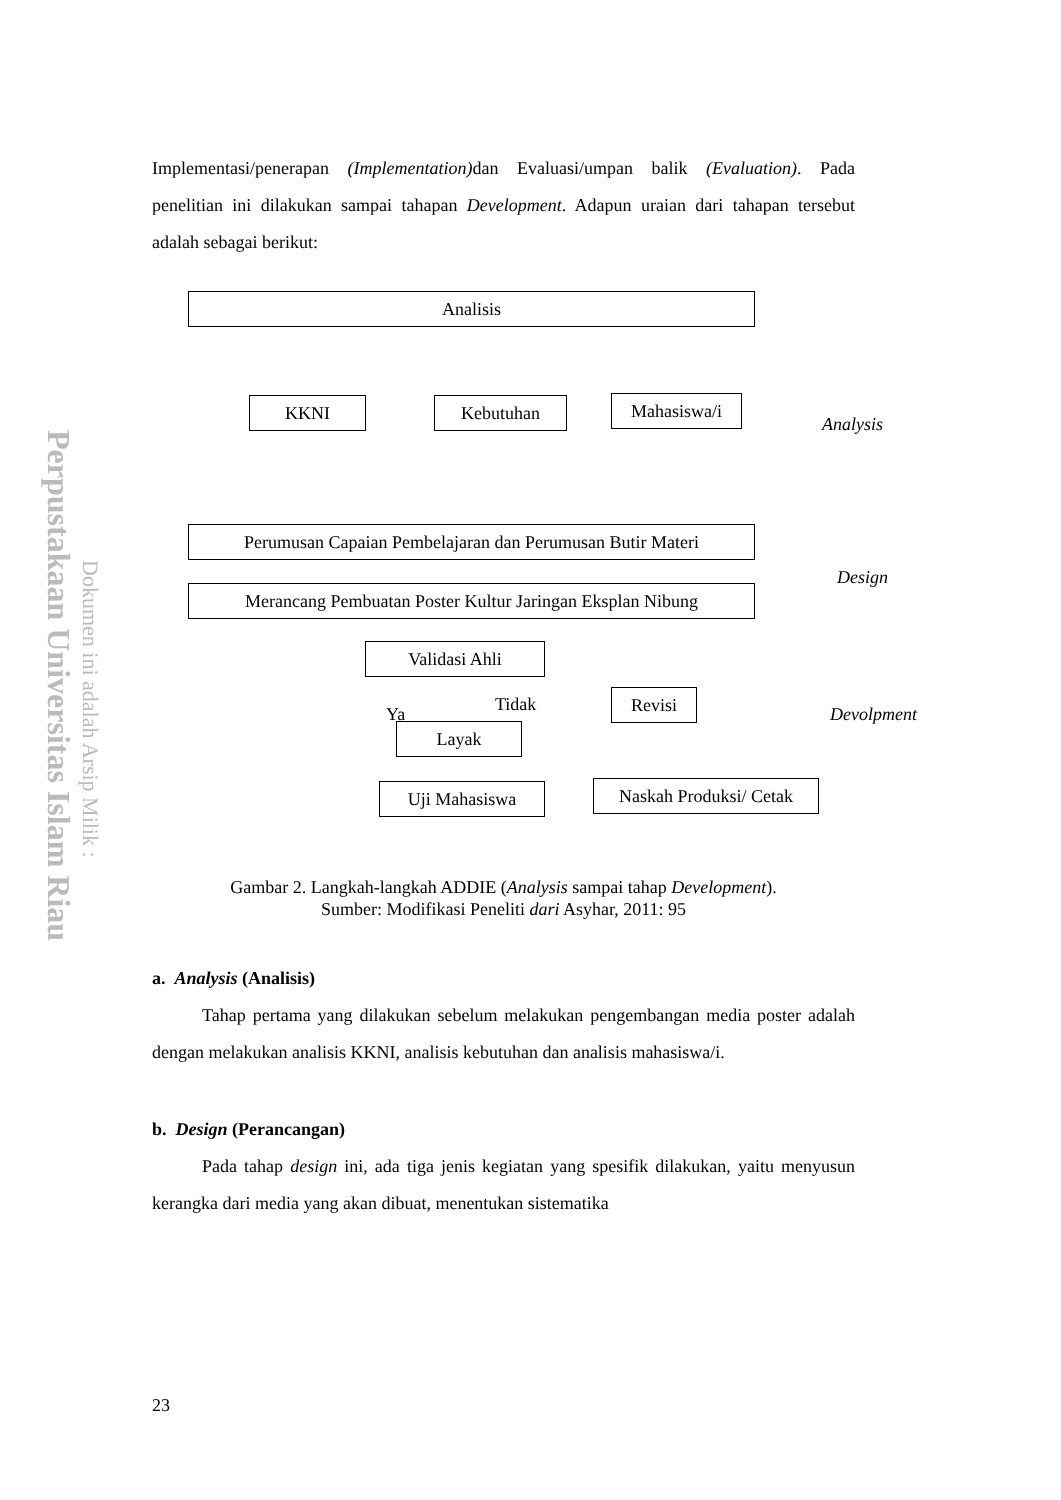Perpustakaan Universitas Islam Riau
Dokumen ini adalah Arsip Milik :
Implementasi/penerapan (Implementation) dan Evaluasi/umpan balik (Evaluation). Pada penelitian ini dilakukan sampai tahapan Development. Adapun uraian dari tahapan tersebut adalah sebagai berikut:
Analisis
KKNI Kebutuhan Mahasiswa/i
Analysis
Perumusan Capaian Pembelajaran dan Perumusan Butir Materi
Merancang Pembuatan Poster Kultur Jaringan Eksplan Nibung
Design
Validasi Ahli
Ya Tidak Revisi Devolpment
Layak
Uji Mahasiswa
Naskah Produksi/ Cetak
Gambar 2. Langkah-langkah ADDIE (Analysis sampai tahap Development).
Sumber: Modifikasi Peneliti dari Asyhar, 2011: 95
a. Analysis (Analisis)
Tahap pertama yang dilakukan sebelum melakukan pengembangan media poster adalah dengan melakukan analisis KKNI, analisis kebutuhan dan analisis mahasiswa/i.
b. Design (Perancangan)
Pada tahap design ini, ada tiga jenis kegiatan yang spesifik dilakukan, yaitu menyusun kerangka dari media yang akan dibuat, menentukan sistematika
23